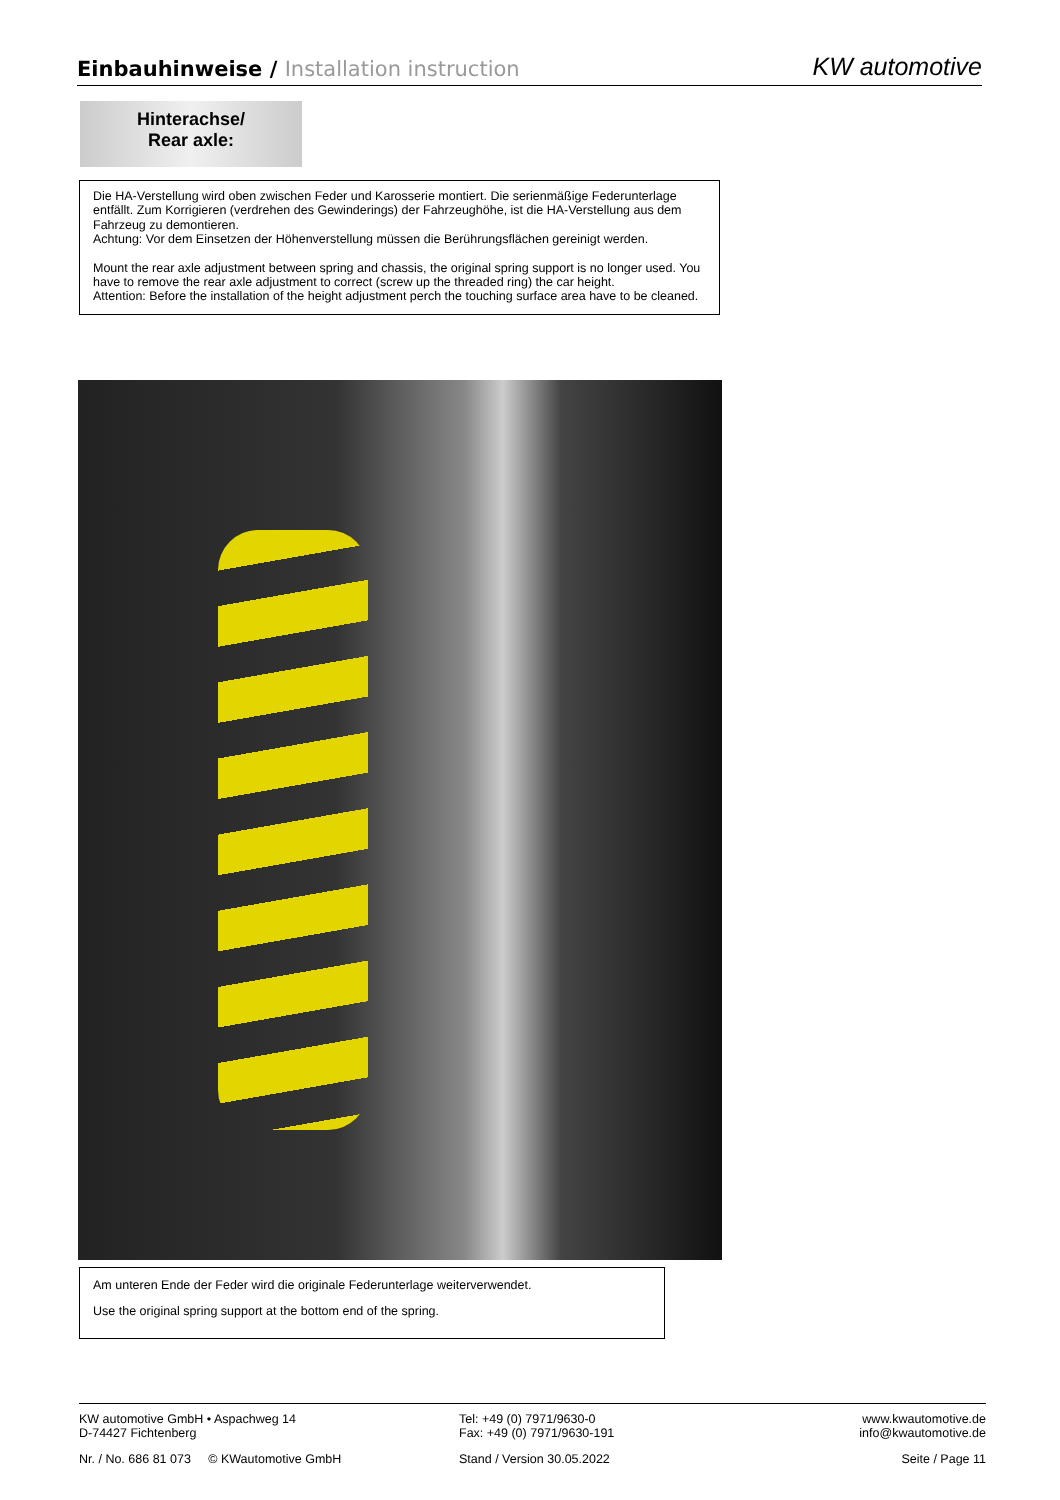Einbauhinweise / Installation instruction
KW automotive
Hinterachse/
Rear axle:
Die HA-Verstellung wird oben zwischen Feder und Karosserie montiert. Die serienmäßige Federunterlage entfällt. Zum Korrigieren (verdrehen des Gewinderings) der Fahrzeughöhe, ist die HA-Verstellung aus dem Fahrzeug zu demontieren.
Achtung: Vor dem Einsetzen der Höhenverstellung müssen die Berührungsflächen gereinigt werden.
Mount the rear axle adjustment between spring and chassis, the original spring support is no longer used. You have to remove the rear axle adjustment to correct (screw up the threaded ring) the car height.
Attention: Before the installation of the height adjustment perch the touching surface area have to be cleaned.
Am unteren Ende der Feder wird die originale Federunterlage weiterverwendet.
Use the original spring support at the bottom end of the spring.
KW automotive GmbH • Aspachweg 14
D-74427 Fichtenberg
Tel: +49 (0) 7971/9630-0
Fax: +49 (0) 7971/9630-191
www.kwautomotive.de
info@kwautomotive.de
Nr. / No. 686 81 073 © KWautomotive GmbH Stand / Version 30.05.2022 Seite / Page 11